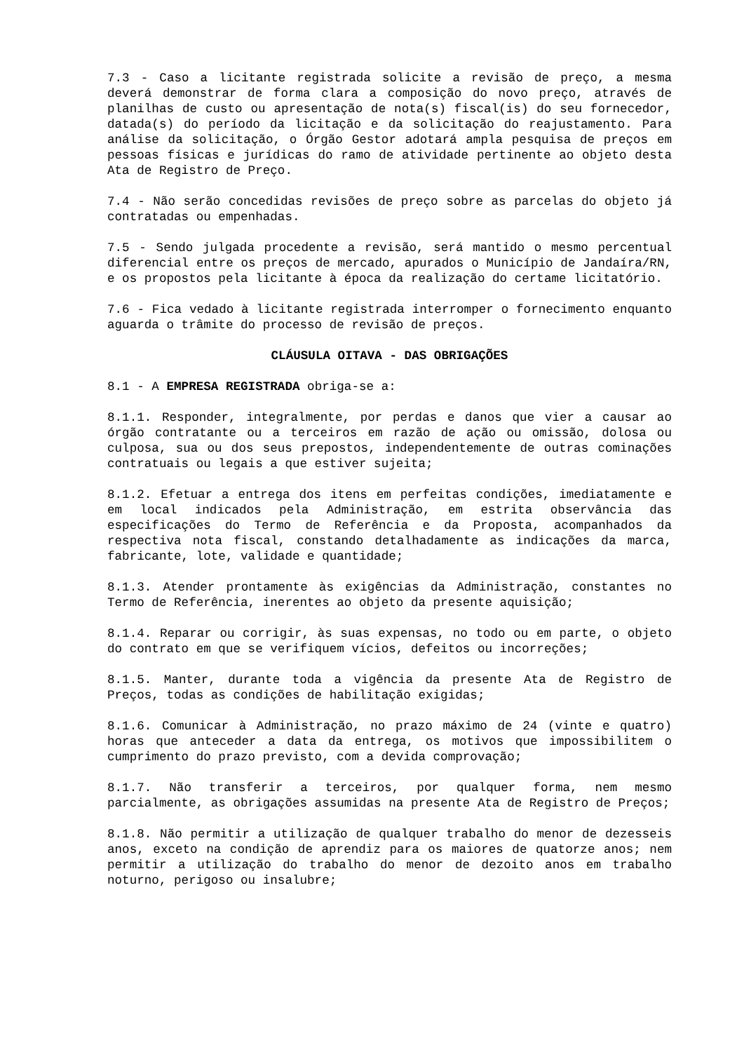7.3 - Caso a licitante registrada solicite a revisão de preço, a mesma deverá demonstrar de forma clara a composição do novo preço, através de planilhas de custo ou apresentação de nota(s) fiscal(is) do seu fornecedor, datada(s) do período da licitação e da solicitação do reajustamento. Para análise da solicitação, o Órgão Gestor adotará ampla pesquisa de preços em pessoas físicas e jurídicas do ramo de atividade pertinente ao objeto desta Ata de Registro de Preço.
7.4 - Não serão concedidas revisões de preço sobre as parcelas do objeto já contratadas ou empenhadas.
7.5 - Sendo julgada procedente a revisão, será mantido o mesmo percentual diferencial entre os preços de mercado, apurados o Município de Jandaíra/RN, e os propostos pela licitante à época da realização do certame licitatório.
7.6 - Fica vedado à licitante registrada interromper o fornecimento enquanto aguarda o trâmite do processo de revisão de preços.
CLÁUSULA OITAVA - DAS OBRIGAÇÕES
8.1 - A EMPRESA REGISTRADA obriga-se a:
8.1.1. Responder, integralmente, por perdas e danos que vier a causar ao órgão contratante ou a terceiros em razão de ação ou omissão, dolosa ou culposa, sua ou dos seus prepostos, independentemente de outras cominações contratuais ou legais a que estiver sujeita;
8.1.2. Efetuar a entrega dos itens em perfeitas condições, imediatamente e em local indicados pela Administração, em estrita observância das especificações do Termo de Referência e da Proposta, acompanhados da respectiva nota fiscal, constando detalhadamente as indicações da marca, fabricante, lote, validade e quantidade;
8.1.3. Atender prontamente às exigências da Administração, constantes no Termo de Referência, inerentes ao objeto da presente aquisição;
8.1.4. Reparar ou corrigir, às suas expensas, no todo ou em parte, o objeto do contrato em que se verifiquem vícios, defeitos ou incorreções;
8.1.5. Manter, durante toda a vigência da presente Ata de Registro de Preços, todas as condições de habilitação exigidas;
8.1.6. Comunicar à Administração, no prazo máximo de 24 (vinte e quatro) horas que anteceder a data da entrega, os motivos que impossibilitem o cumprimento do prazo previsto, com a devida comprovação;
8.1.7. Não transferir a terceiros, por qualquer forma, nem mesmo parcialmente, as obrigações assumidas na presente Ata de Registro de Preços;
8.1.8. Não permitir a utilização de qualquer trabalho do menor de dezesseis anos, exceto na condição de aprendiz para os maiores de quatorze anos; nem permitir a utilização do trabalho do menor de dezoito anos em trabalho noturno, perigoso ou insalubre;